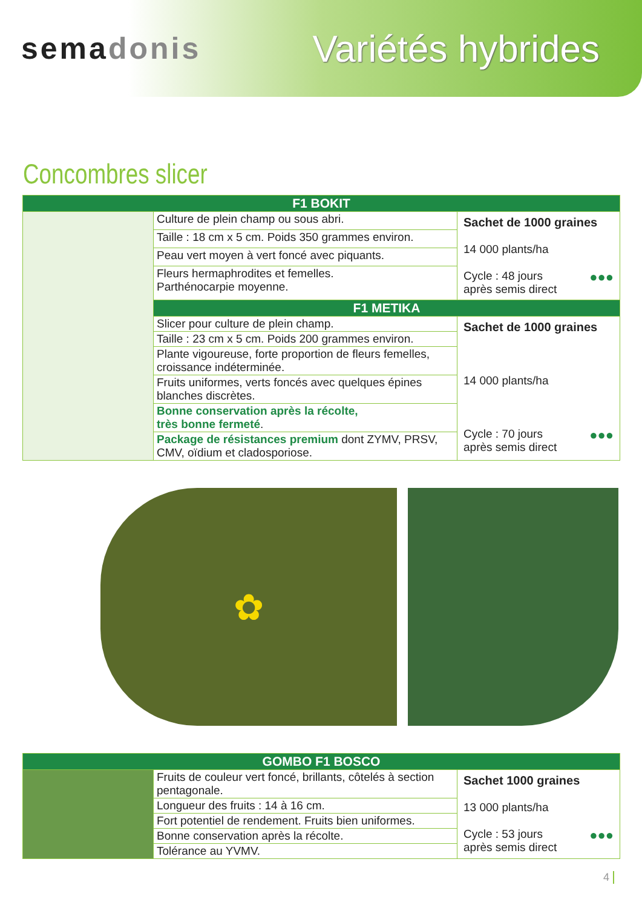semadonis
Variétés hybrides
Concombres slicer
| F1 BOKIT | | |
| --- | --- | --- |
| | Culture de plein champ ou sous abri. | Sachet de 1000 graines 14 000 plants/ha ●●● Cycle : 48 jours après semis direct |
| | Taille : 18 cm x 5 cm. Poids 350 grammes environ. | |
| | Peau vert moyen à vert foncé avec piquants. | |
| | Fleurs hermaphrodites et femelles. Parthénocarpie moyenne. | |
| | F1 METIKA | |
| | Slicer pour culture de plein champ. | Sachet de 1000 graines 14 000 plants/ha ●●● Cycle : 70 jours après semis direct |
| | Taille : 23 cm x 5 cm. Poids 200 grammes environ. | |
| | Plante vigoureuse, forte proportion de fleurs femelles, croissance indéterminée. | |
| | Fruits uniformes, verts foncés avec quelques épines blanches discrètes. | |
| | Bonne conservation après la récolte, très bonne fermeté . | |
| | Package de résistances premium dont ZYMV, PRSV, CMV, oïdium et cladosporiose. | |
✿
| GOMBO F1 BOSCO | | |
| --- | --- | --- |
| | Fruits de couleur vert foncé, brillants, côtelés à section pentagonale. | Sachet 1000 graines 13 000 plants/ha ●●● Cycle : 53 jours après semis direct |
| | Longueur des fruits : 14 à 16 cm. | |
| | Fort potentiel de rendement. Fruits bien uniformes. | |
| | Bonne conservation après la récolte. | |
| | Tolérance au YVMV. | |
4